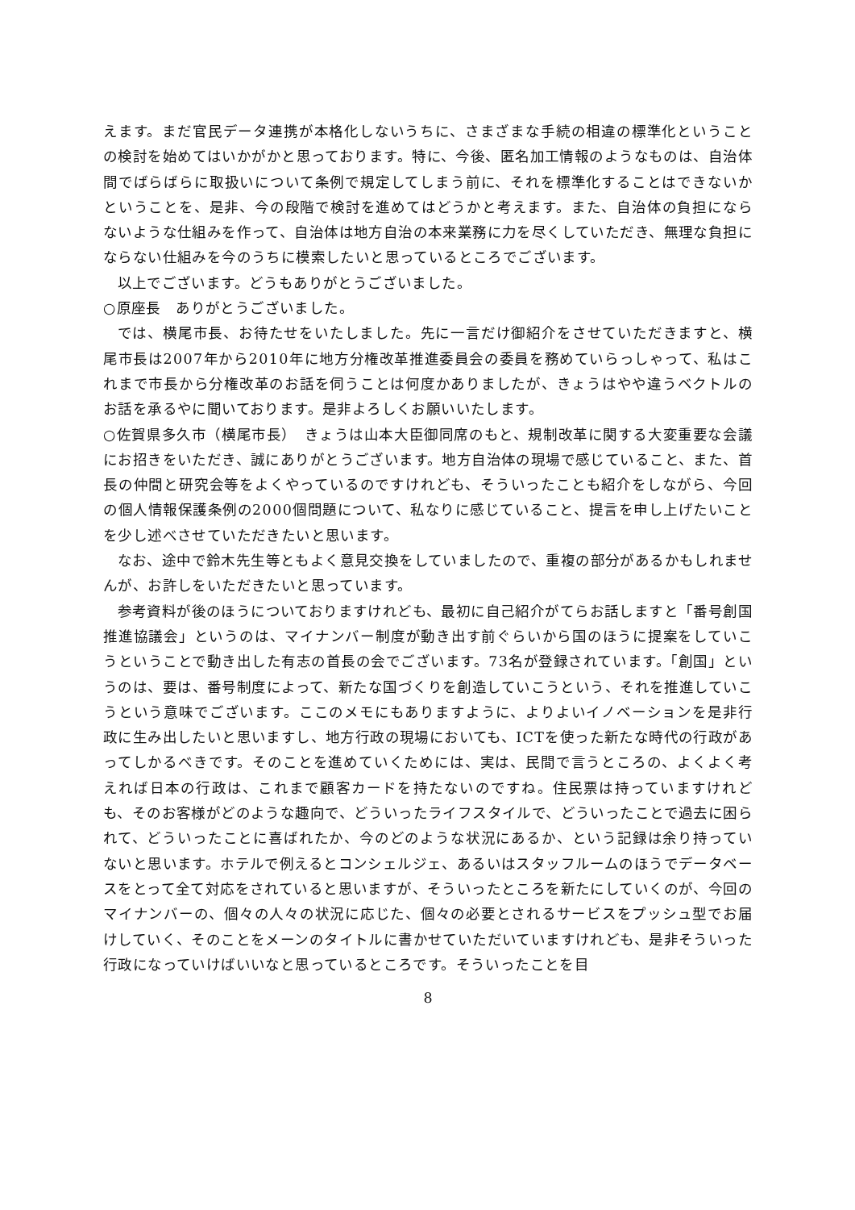えます。まだ官民データ連携が本格化しないうちに、さまざまな手続の相違の標準化ということの検討を始めてはいかがかと思っております。特に、今後、匿名加工情報のようなものは、自治体間でばらばらに取扱いについて条例で規定してしまう前に、それを標準化することはできないかということを、是非、今の段階で検討を進めてはどうかと考えます。また、自治体の負担にならないような仕組みを作って、自治体は地方自治の本来業務に力を尽くしていただき、無理な負担にならない仕組みを今のうちに模索したいと思っているところでございます。
以上でございます。どうもありがとうございました。
○原座長　ありがとうございました。
では、横尾市長、お待たせをいたしました。先に一言だけ御紹介をさせていただきますと、横尾市長は2007年から2010年に地方分権改革推進委員会の委員を務めていらっしゃって、私はこれまで市長から分権改革のお話を伺うことは何度かありましたが、きょうはやや違うベクトルのお話を承るやに聞いております。是非よろしくお願いいたします。
○佐賀県多久市（横尾市長）　きょうは山本大臣御同席のもと、規制改革に関する大変重要な会議にお招きをいただき、誠にありがとうございます。地方自治体の現場で感じていること、また、首長の仲間と研究会等をよくやっているのですけれども、そういったことも紹介をしながら、今回の個人情報保護条例の2000個問題について、私なりに感じていること、提言を申し上げたいことを少し述べさせていただきたいと思います。
なお、途中で鈴木先生等ともよく意見交換をしていましたので、重複の部分があるかもしれませんが、お許しをいただきたいと思っています。
参考資料が後のほうについておりますけれども、最初に自己紹介がてらお話しますと「番号創国推進協議会」というのは、マイナンバー制度が動き出す前ぐらいから国のほうに提案をしていこうということで動き出した有志の首長の会でございます。73名が登録されています。「創国」というのは、要は、番号制度によって、新たな国づくりを創造していこうという、それを推進していこうという意味でございます。ここのメモにもありますように、よりよいイノベーションを是非行政に生み出したいと思いますし、地方行政の現場においても、ICTを使った新たな時代の行政があってしかるべきです。そのことを進めていくためには、実は、民間で言うところの、よくよく考えれば日本の行政は、これまで顧客カードを持たないのですね。住民票は持っていますけれども、そのお客様がどのような趣向で、どういったライフスタイルで、どういったことで過去に困られて、どういったことに喜ばれたか、今のどのような状況にあるか、という記録は余り持っていないと思います。ホテルで例えるとコンシェルジェ、あるいはスタッフルームのほうでデータベースをとって全て対応をされていると思いますが、そういったところを新たにしていくのが、今回のマイナンバーの、個々の人々の状況に応じた、個々の必要とされるサービスをプッシュ型でお届けしていく、そのことをメーンのタイトルに書かせていただいていますけれども、是非そういった行政になっていけばいいなと思っているところです。そういったことを目
8